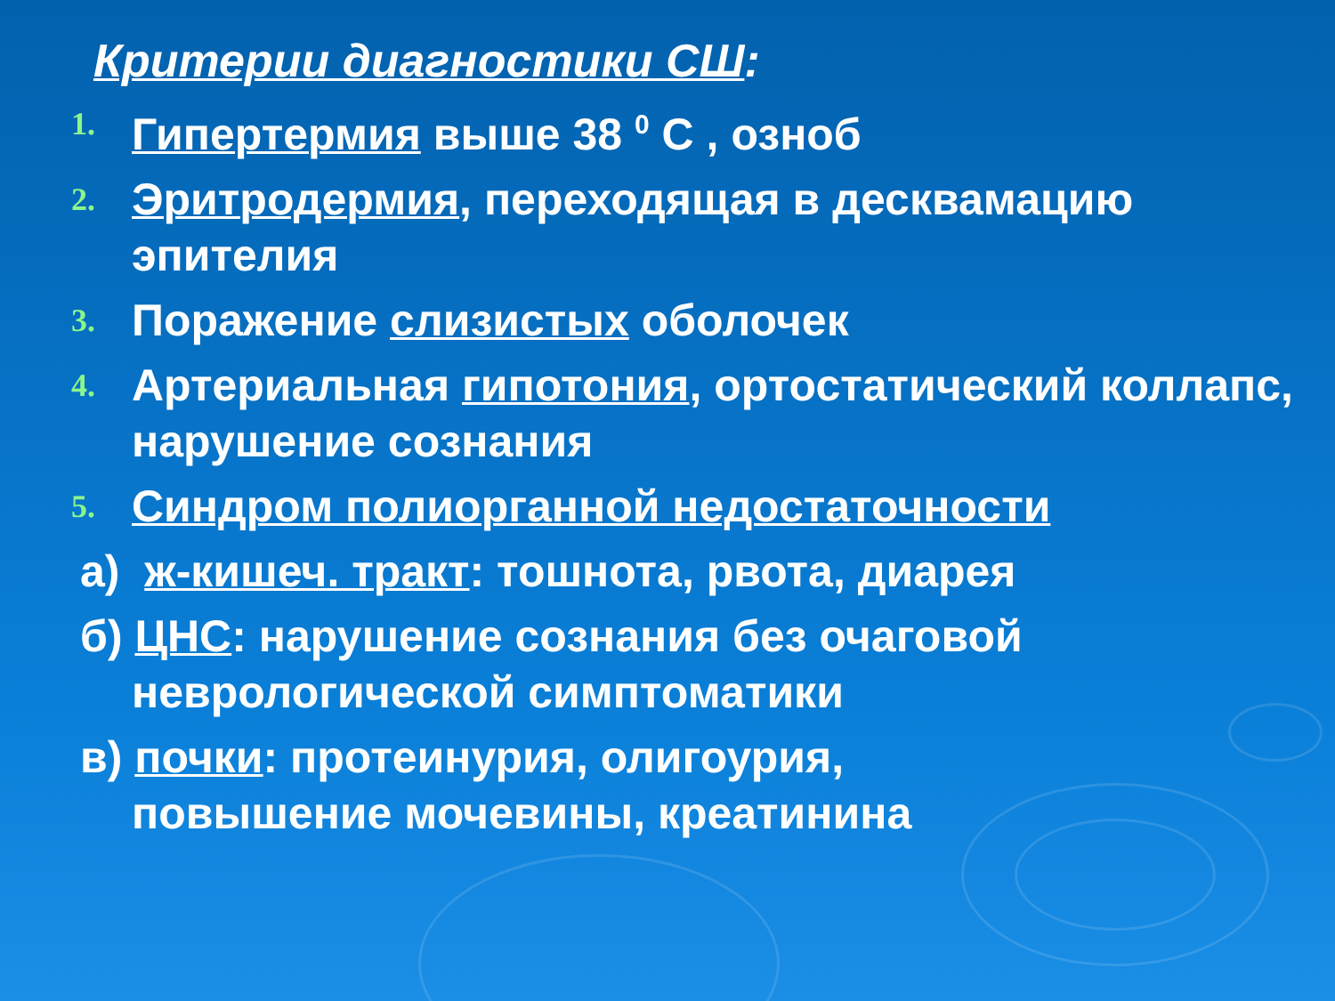Критерии диагностики СШ:
1.
Гипертермия выше 38 <sup>0</sup> С , озноб
2.
Эритродермия, переходящая в десквамацию эпителия
3.
Поражение слизистых оболочек
4.
Артериальная гипотония, ортостатический коллапс, нарушение сознания
5.
Синдром полиорганной недостаточности
а) ж-кишеч. тракт: тошнота, рвота, диарея
б) ЦНС: нарушение сознания без очаговой
неврологической симптоматики
в) почки: протеинурия, олигоурия,
повышение мочевины, креатинина